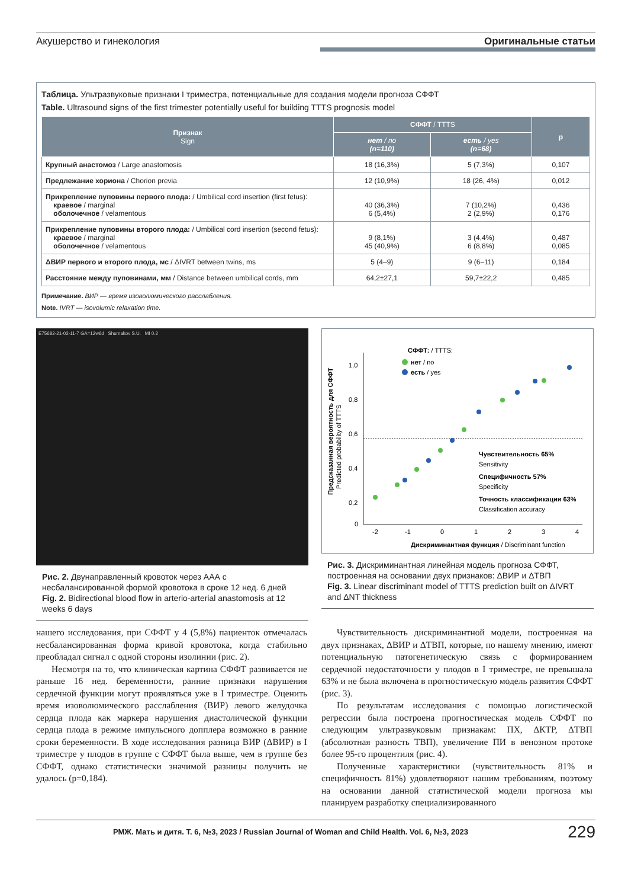Акушерство и гинекология Оригинальные статьи
Таблица. Ультразвуковые признаки I триместра, потенциальные для создания модели прогноза СФФТ
Table. Ultrasound signs of the first trimester potentially useful for building TTTS prognosis model
| Признак Sign | СФФТ / TTTS | | p |
| --- | --- | --- | --- |
| | нет / no (n=110) | есть / yes (n=68) | |
| Крупный анастомоз / Large anastomosis | 18 (16,3%) | 5 (7,3%) | 0,107 |
| Предлежание хориона / Chorion previa | 12 (10,9%) | 18 (26, 4%) | 0,012 |
| Прикрепление пуповины первого плода: / Umbilical cord insertion (first fetus): краевое / marginal оболочечное / velamentous | 40 (36,3%) 6 (5,4%) | 7 (10,2%) 2 (2,9%) | 0,436 0,176 |
| Прикрепление пуповины второго плода: / Umbilical cord insertion (second fetus): краевое / marginal оболочечное / velamentous | 9 (8,1%) 45 (40,9%) | 3 (4,4%) 6 (8,8%) | 0,487 0,085 |
| ΔВИР первого и второго плода, мс / ΔIVRT between twins, ms | 5 (4–9) | 9 (6–11) | 0,184 |
| Расстояние между пуповинами, мм / Distance between umbilical cords, mm | 64,2±27,1 | 59,7±22,2 | 0,485 |
Примечание. ВИР — время изоволюмического расслабления.
Note. IVRT — isovolumic relaxation time.
E75682-21-02-11-7 GA=12w6d Shumakov S.U. MI 0.2
Рис. 2. Двунаправленный кровоток через ААА с несбалансированной формой кровотока в сроке 12 нед. 6 дней
Fig. 2. Bidirectional blood flow in arterio-arterial anastomosis at 12 weeks 6 days
1,0
0,8
0,6
0,4
0,2
0
-2
-1
0
1
2
3
4
Дискриминантная функция / Discriminant function
СФФТ: / TTTS:
нет / no
есть / yes
Чувствительность 65%
Sensitivity
Специфичность 57%
Specificity
Точность классификации 63%
Classification accuracy
Предсказанная вероятность для СФФТ
Predicted probability of TTTS
Рис. 3. Дискриминантная линейная модель прогноза СФФТ, построенная на основании двух признаков: ΔВИР и ΔТВП
Fig. 3. Linear discriminant model of TTTS prediction built on ΔIVRT and ΔNT thickness
нашего исследования, при СФФТ у 4 (5,8%) пациенток отмечалась несбалансированная форма кривой кровотока, когда стабильно преобладал сигнал с одной стороны изолинии (рис. 2).
Несмотря на то, что клиническая картина СФФТ развивается не раньше 16 нед. беременности, ранние признаки нарушения сердечной функции могут проявляться уже в I триместре. Оценить время изоволюмического расслабления (ВИР) левого желудочка сердца плода как маркера нарушения диастолической функции сердца плода в режиме импульсного допплера возможно в ранние сроки беременности. В ходе исследования разница ВИР (ΔВИР) в I триместре у плодов в группе с СФФТ была выше, чем в группе без СФФТ, однако статистически значимой разницы получить не удалось (p=0,184).
Чувствительность дискриминантной модели, построенная на двух признаках, ΔВИР и ΔТВП, которые, по нашему мнению, имеют потенциальную патогенетическую связь с формированием сердечной недостаточности у плодов в I триместре, не превышала 63% и не была включена в прогностическую модель развития СФФТ (рис. 3).
По результатам исследования с помощью логистической регрессии была построена прогностическая модель СФФТ по следующим ультразвуковым признакам: ПХ, ΔКТР, ΔТВП (абсолютная разность ТВП), увеличение ПИ в венозном протоке более 95-го процентиля (рис. 4).
Полученные характеристики (чувствительность 81% и специфичность 81%) удовлетворяют нашим требованиям, поэтому на основании данной статистической модели прогноза мы планируем разработку специализированного
РМЖ. Мать и дитя. Т. 6, №3, 2023 / Russian Journal of Woman and Child Health. Vol. 6, №3, 2023 229